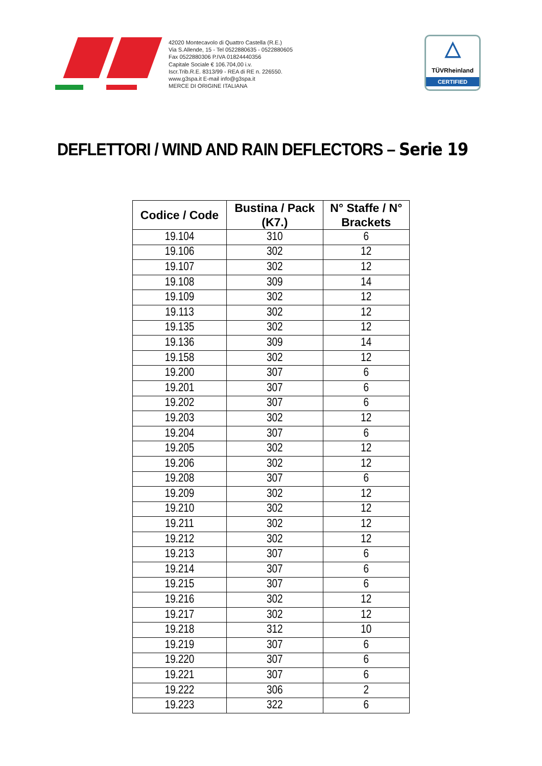42020 Montecavolo di Quattro Castella (R.E.)
Via S.Allende, 15 - Tel 0522880635 - 0522880605
Fax 0522880306 P.IVA 01824440356
Capitale Sociale € 106.704,00 i.v.
Iscr.Trib.R.E. 8313/99 - REA di RE n. 226550.
www.g3spa.it E-mail info@g3spa.it
MERCE DI ORIGINE ITALIANA
△
TÜVRheinland
CERTIFIED
DEFLETTORI / WIND AND RAIN DEFLECTORS – Serie 19
| Codice / Code | Bustina / Pack (K7.) | N° Staffe / N° Brackets |
| --- | --- | --- |
| 19.104 | 310 | 6 |
| 19.106 | 302 | 12 |
| 19.107 | 302 | 12 |
| 19.108 | 309 | 14 |
| 19.109 | 302 | 12 |
| 19.113 | 302 | 12 |
| 19.135 | 302 | 12 |
| 19.136 | 309 | 14 |
| 19.158 | 302 | 12 |
| 19.200 | 307 | 6 |
| 19.201 | 307 | 6 |
| 19.202 | 307 | 6 |
| 19.203 | 302 | 12 |
| 19.204 | 307 | 6 |
| 19.205 | 302 | 12 |
| 19.206 | 302 | 12 |
| 19.208 | 307 | 6 |
| 19.209 | 302 | 12 |
| 19.210 | 302 | 12 |
| 19.211 | 302 | 12 |
| 19.212 | 302 | 12 |
| 19.213 | 307 | 6 |
| 19.214 | 307 | 6 |
| 19.215 | 307 | 6 |
| 19.216 | 302 | 12 |
| 19.217 | 302 | 12 |
| 19.218 | 312 | 10 |
| 19.219 | 307 | 6 |
| 19.220 | 307 | 6 |
| 19.221 | 307 | 6 |
| 19.222 | 306 | 2 |
| 19.223 | 322 | 6 |